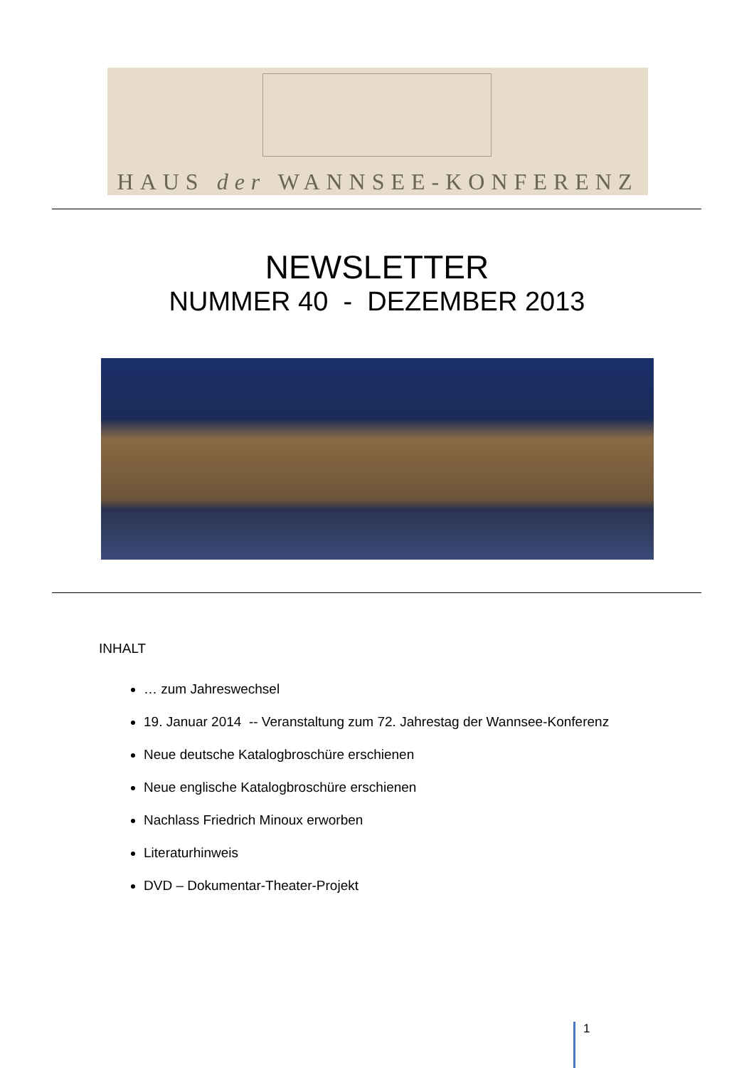HAUS der WANNSEE-KONFERENZ
NEWSLETTER
NUMMER 40 - DEZEMBER 2013
INHALT
… zum Jahreswechsel
19. Januar 2014 -- Veranstaltung zum 72. Jahrestag der Wannsee-Konferenz
Neue deutsche Katalogbroschüre erschienen
Neue englische Katalogbroschüre erschienen
Nachlass Friedrich Minoux erworben
Literaturhinweis
DVD – Dokumentar-Theater-Projekt
1